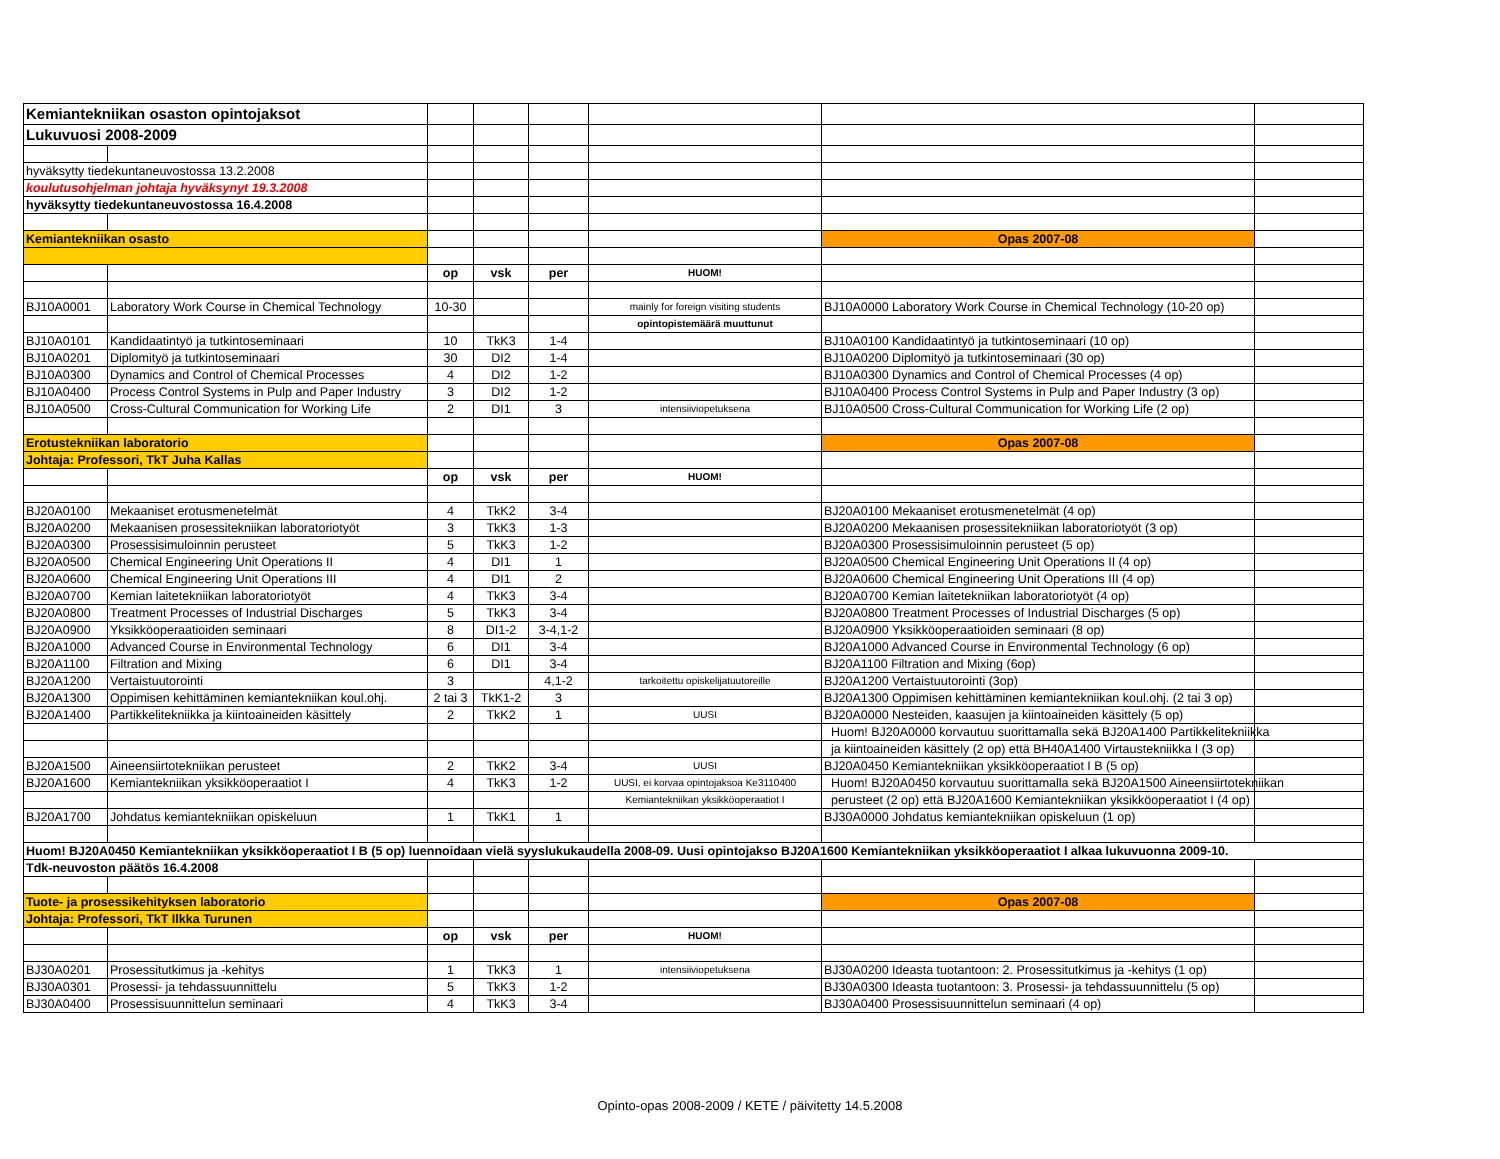| Kemiantekniikan osaston opintojaksot | | | | | | | |
| Lukuvuosi 2008-2009 | | | | | | | |
| hyväksytty tiedekuntaneuvostossa 13.2.2008 | | | | | | | |
| koulutusohjelman johtaja hyväksynyt 19.3.2008 | | | | | | | |
| hyväksytty tiedekuntaneuvostossa 16.4.2008 | | | | | | | |
| Kemiantekniikan osasto | | | | | | Opas 2007-08 | |
| | | op | vsk | per | HUOM! | | |
| BJ10A0001 | Laboratory Work Course in Chemical Technology | 10-30 | | | mainly for foreign visiting students | BJ10A0000 Laboratory Work Course in Chemical Technology (10-20 op) | |
| | | | | | opintopistemäärä muuttunut | | |
| BJ10A0101 | Kandidaatintyö ja tutkintoseminaari | 10 | TkK3 | 1-4 | | BJ10A0100 Kandidaatintyö ja tutkintoseminaari (10 op) | |
| BJ10A0201 | Diplomityö ja tutkintoseminaari | 30 | DI2 | 1-4 | | BJ10A0200 Diplomityö ja tutkintoseminaari (30 op) | |
| BJ10A0300 | Dynamics and Control of Chemical Processes | 4 | DI2 | 1-2 | | BJ10A0300 Dynamics and Control of Chemical Processes (4 op) | |
| BJ10A0400 | Process Control Systems in Pulp and Paper Industry | 3 | DI2 | 1-2 | | BJ10A0400 Process Control Systems in Pulp and Paper Industry (3 op) | |
| BJ10A0500 | Cross-Cultural Communication for Working Life | 2 | DI1 | 3 | intensiiviopetuksena | BJ10A0500 Cross-Cultural Communication for Working Life (2 op) | |
| Erotustekniikan laboratorio | | | | | | Opas 2007-08 | |
| Johtaja: Professori, TkT Juha Kallas | | | | | | | |
| | | op | vsk | per | HUOM! | | |
| BJ20A0100 | Mekaaniset erotusmenetelmät | 4 | TkK2 | 3-4 | | BJ20A0100 Mekaaniset erotusmenetelmät (4 op) | |
| BJ20A0200 | Mekaanisen prosessitekniikan laboratoriotyöt | 3 | TkK3 | 1-3 | | BJ20A0200 Mekaanisen prosessitekniikan laboratoriotyöt (3 op) | |
| BJ20A0300 | Prosessisimuloinnin perusteet | 5 | TkK3 | 1-2 | | BJ20A0300 Prosessisimuloinnin perusteet (5 op) | |
| BJ20A0500 | Chemical Engineering Unit Operations II | 4 | DI1 | 1 | | BJ20A0500 Chemical Engineering Unit Operations II (4 op) | |
| BJ20A0600 | Chemical Engineering Unit Operations III | 4 | DI1 | 2 | | BJ20A0600 Chemical Engineering Unit Operations III (4 op) | |
| BJ20A0700 | Kemian laitetekniikan laboratoriotyöt | 4 | TkK3 | 3-4 | | BJ20A0700 Kemian laitetekniikan laboratoriotyöt (4 op) | |
| BJ20A0800 | Treatment Processes of Industrial Discharges | 5 | TkK3 | 3-4 | | BJ20A0800 Treatment Processes of Industrial Discharges (5 op) | |
| BJ20A0900 | Yksikköoperaatioiden seminaari | 8 | DI1-2 | 3-4,1-2 | | BJ20A0900 Yksikköoperaatioiden seminaari (8 op) | |
| BJ20A1000 | Advanced Course in Environmental Technology | 6 | DI1 | 3-4 | | BJ20A1000 Advanced Course in Environmental Technology (6 op) | |
| BJ20A1100 | Filtration and Mixing | 6 | DI1 | 3-4 | | BJ20A1100 Filtration and Mixing (6op) | |
| BJ20A1200 | Vertaistuutorointi | 3 | | 4,1-2 | tarkoitettu opiskelijatuutoreille | BJ20A1200 Vertaistuutorointi (3op) | |
| BJ20A1300 | Oppimisen kehittäminen kemiantekniikan koul.ohj. | 2 tai 3 | TkK1-2 | 3 | | BJ20A1300 Oppimisen kehittäminen kemiantekniikan koul.ohj. (2 tai 3 op) | |
| BJ20A1400 | Partikkelitekniikka ja kiintoaineiden käsittely | 2 | TkK2 | 1 | UUSI | BJ20A0000 Nesteiden, kaasujen ja kiintoaineiden käsittely (5 op) | |
| | | | | | | Huom! BJ20A0000 korvautuu suorittamalla sekä BJ20A1400 Partikkelitekniikka | |
| | | | | | | ja kiintoaineiden käsittely (2 op) että BH40A1400 Virtaustekniikka I (3 op) | |
| BJ20A1500 | Aineensiirtotekniikan perusteet | 2 | TkK2 | 3-4 | UUSI | BJ20A0450 Kemiantekniikan yksikköoperaatiot I B (5 op) | |
| BJ20A1600 | Kemiantekniikan yksikköoperaatiot I | 4 | TkK3 | 1-2 | UUSI, ei korvaa opintojaksoa Ke3110400 | Huom! BJ20A0450 korvautuu suorittamalla sekä BJ20A1500 Aineensiirtotekniikan | |
| | | | | | Kemiantekniikan yksikköoperaatiot I | perusteet (2 op) että BJ20A1600 Kemiantekniikan yksikköoperaatiot I (4 op) | |
| BJ20A1700 | Johdatus kemiantekniikan opiskeluun | 1 | TkK1 | 1 | | BJ30A0000 Johdatus kemiantekniikan opiskeluun (1 op) | |
| Huom! BJ20A0450 Kemiantekniikan yksikköoperaatiot I B (5 op) luennoidaan vielä syyslukukaudella 2008-09. Uusi opintojakso BJ20A1600 Kemiantekniikan yksikköoperaatiot I alkaa lukuvuonna 2009-10. | | | | | | | |
| Tdk-neuvoston päätös 16.4.2008 | | | | | | | |
| Tuote- ja prosessikehityksen laboratorio | | | | | | Opas 2007-08 | |
| Johtaja: Professori, TkT Ilkka Turunen | | | | | | | |
| | | op | vsk | per | HUOM! | | |
| BJ30A0201 | Prosessitutkimus ja -kehitys | 1 | TkK3 | 1 | intensiiviopetuksena | BJ30A0200 Ideasta tuotantoon: 2. Prosessitutkimus ja -kehitys (1 op) | |
| BJ30A0301 | Prosessi- ja tehdassuunnittelu | 5 | TkK3 | 1-2 | | BJ30A0300 Ideasta tuotantoon: 3. Prosessi- ja tehdassuunnittelu (5 op) | |
| BJ30A0400 | Prosessisuunnittelun seminaari | 4 | TkK3 | 3-4 | | BJ30A0400 Prosessisuunnittelun seminaari (4 op) | |
Opinto-opas 2008-2009 / KETE / päivitetty 14.5.2008